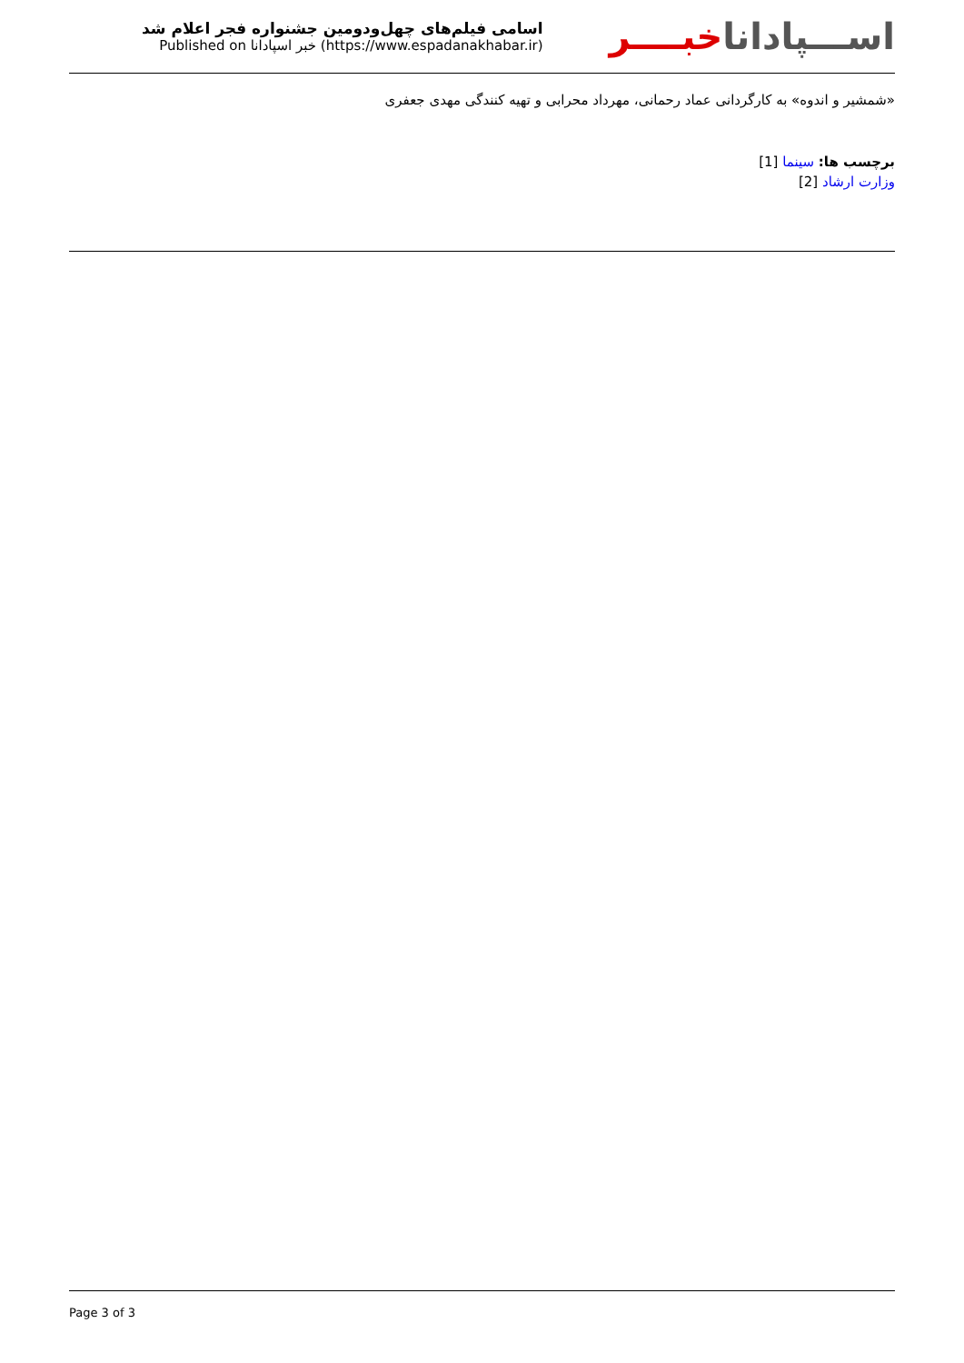اسامی فیلم‌های چهل‌ودومین جشنواره فجر اعلام شد
Published on خبر اسپادانا (https://www.espadanakhabar.ir)
اســـپاداناخبــــر
«شمشیر و اندوه» به کارگردانی عماد رحمانی، مهرداد محرابی و تهیه کنندگی مهدی جعفری
برچسب ها: سینما [1]
وزارت ارشاد [2]
Page 3 of 3